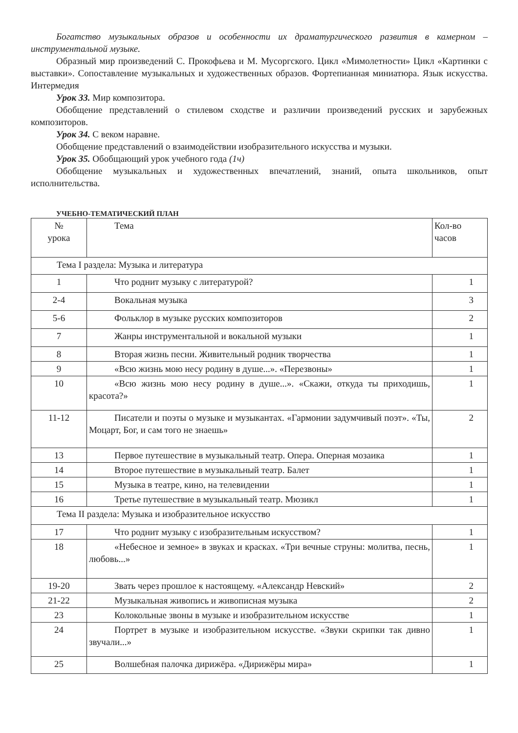Богатство музыкальных образов и особенности их драматургического развития в камерном – инструментальной музыке.
Образный мир произведений С. Прокофьева и М. Мусоргского. Цикл «Мимолетности» Цикл «Картинки с выставки». Сопоставление музыкальных и художественных образов. Фортепианная миниатюра. Язык искусства. Интермедия
Урок 33. Мир композитора.
Обобщение представлений о стилевом сходстве и различии произведений русских и зарубежных композиторов.
Урок 34. С веком наравне.
Обобщение представлений о взаимодействии изобразительного искусства и музыки.
Урок 35. Обобщающий урок учебного года (1ч)
Обобщение музыкальных и художественных впечатлений, знаний, опыта школьников, опыт исполнительства.
УЧЕБНО-ТЕМАТИЧЕСКИЙ ПЛАН
| № урока | Тема | Кол-во часов |
| Тема I раздела: Музыка и литература | | |
| 1 | Что роднит музыку с литературой? | 1 |
| 2-4 | Вокальная музыка | 3 |
| 5-6 | Фольклор в музыке русских композиторов | 2 |
| 7 | Жанры инструментальной и вокальной музыки | 1 |
| 8 | Вторая жизнь песни. Живительный родник творчества | 1 |
| 9 | «Всю жизнь мою несу родину в душе...». «Перезвоны» | 1 |
| 10 | «Всю жизнь мою несу родину в душе...». «Скажи, откуда ты приходишь, красота?» | 1 |
| 11-12 | Писатели и поэты о музыке и музыкантах. «Гармонии задумчивый поэт». «Ты, Моцарт, Бог, и сам того не знаешь» | 2 |
| 13 | Первое путешествие в музыкальный театр. Опера. Оперная мозаика | 1 |
| 14 | Второе путешествие в музыкальный театр. Балет | 1 |
| 15 | Музыка в театре, кино, на телевидении | 1 |
| 16 | Третье путешествие в музыкальный театр. Мюзикл | 1 |
| Тема II раздела: Музыка и изобразительное искусство | | |
| 17 | Что роднит музыку с изобразительным искусством? | 1 |
| 18 | «Небесное и земное» в звуках и красках. «Три вечные струны: молитва, песнь, любовь...» | 1 |
| 19-20 | Звать через прошлое к настоящему. «Александр Невский» | 2 |
| 21-22 | Музыкальная живопись и живописная музыка | 2 |
| 23 | Колокольные звоны в музыке и изобразительном искусстве | 1 |
| 24 | Портрет в музыке и изобразительном искусстве. «Звуки скрипки так дивно звучали...» | 1 |
| 25 | Волшебная палочка дирижёра. «Дирижёры мира» | 1 |